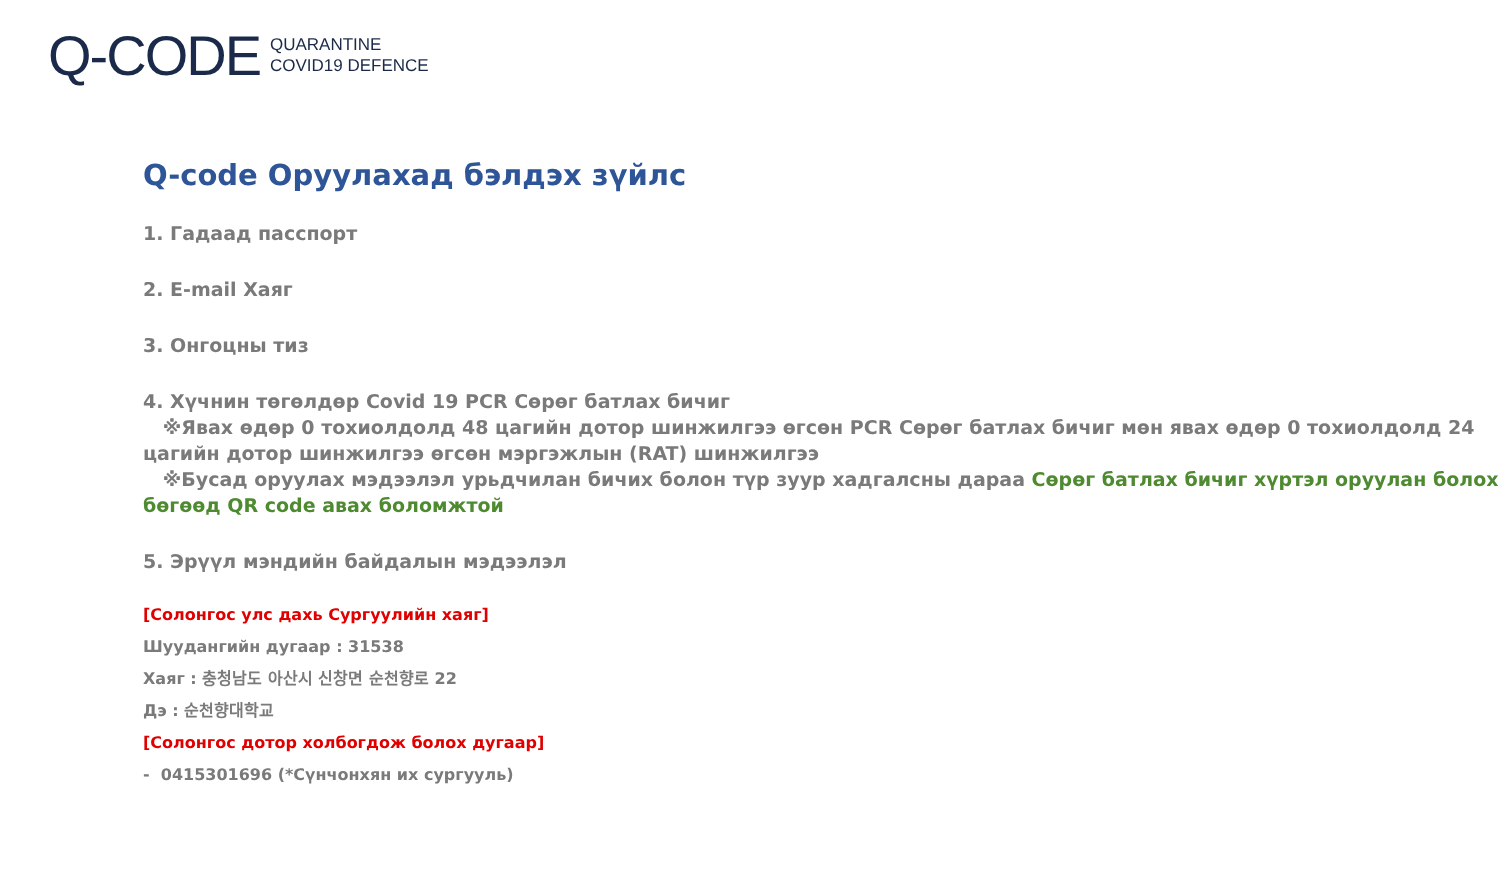Q-CODE QUARANTINE
COVID19 DEFENCE
Q-code Оруулахад бэлдэх зүйлс
1. Гадаад пасспорт
2. E-mail Хаяг
3. Онгоцны тиз
4. Хүчнин төгөлдөр Covid 19 PCR Сөрөг батлах бичиг
※Явах өдөр 0 тохиолдолд 48 цагийн дотор шинжилгээ өгсөн PCR Сөрөг батлах бичиг мөн явах өдөр 0 тохиолдолд 24 цагийн дотор шинжилгээ өгсөн мэргэжлын (RAT) шинжилгээ
※Бусад оруулах мэдээлэл урьдчилан бичих болон түр зуур хадгалсны дараа Сөрөг батлах бичиг хүртэл оруулан болох бөгөөд QR code авах боломжтой
5. Эрүүл мэндийн байдалын мэдээлэл
[Солонгос улс дахь Сургуулийн хаяг]
Шуудангийн дугаар : 31538
Хаяг : 충청남도 아산시 신창면 순천향로 22
Дэ : 순천향대학교
[Солонгос дотор холбогдож болох дугаар]
- 0415301696 (*Сүнчонхян их сургууль)